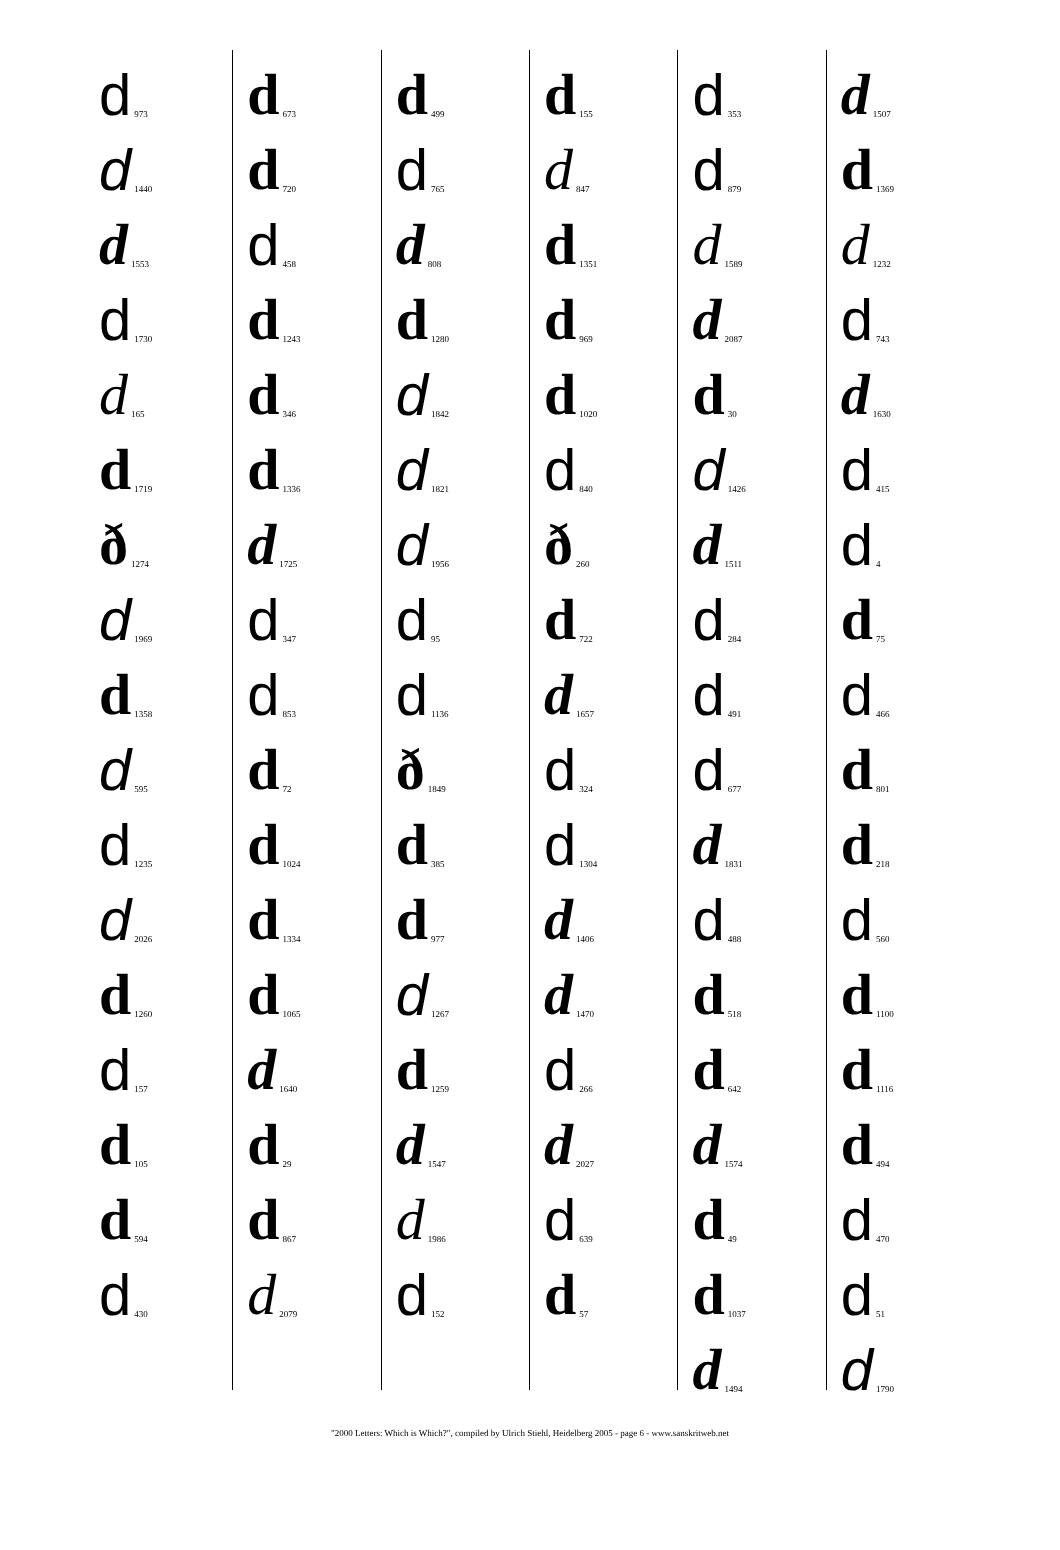d 973
d 1440
d 1553
d 1730
d 165
d 1719
ð 1274
d 1969
d 1358
d 595
d 1235
d 2026
d 1260
d 157
d 105
d 594
d 430
d 673
d 720
d 458
d 1243
d 346
d 1336
d 1725
d 347
d 853
d 72
d 1024
d 1334
d 1065
d 1640
d 29
d 867
d 2079
d 499
d 765
d 808
d 1280
d 1842
d 1821
d 1956
d 95
d 1136
ð 1849
d 385
d 977
d 1267
d 1259
d 1547
d 1986
d 152
d 155
d 847
d 1351
d 969
d 1020
d 840
ð 260
d 722
d 1657
d 324
d 1304
d 1406
d 1470
d 266
d 2027
d 639
d 57
d 353
d 879
d 1589
d 2087
d 30
d 1426
d 1511
d 284
d 491
d 677
d 1831
d 488
d 518
d 642
d 1574
d 49
d 1037
d 1494
d 1507
d 1369
d 1232
d 743
d 1630
d 415
d 4
d 75
d 466
d 801
d 218
d 560
d 1100
d 1116
d 494
d 470
d 51
d 1790
"2000 Letters: Which is Which?", compiled by Ulrich Stiehl, Heidelberg 2005 - page 6 - www.sanskritweb.net